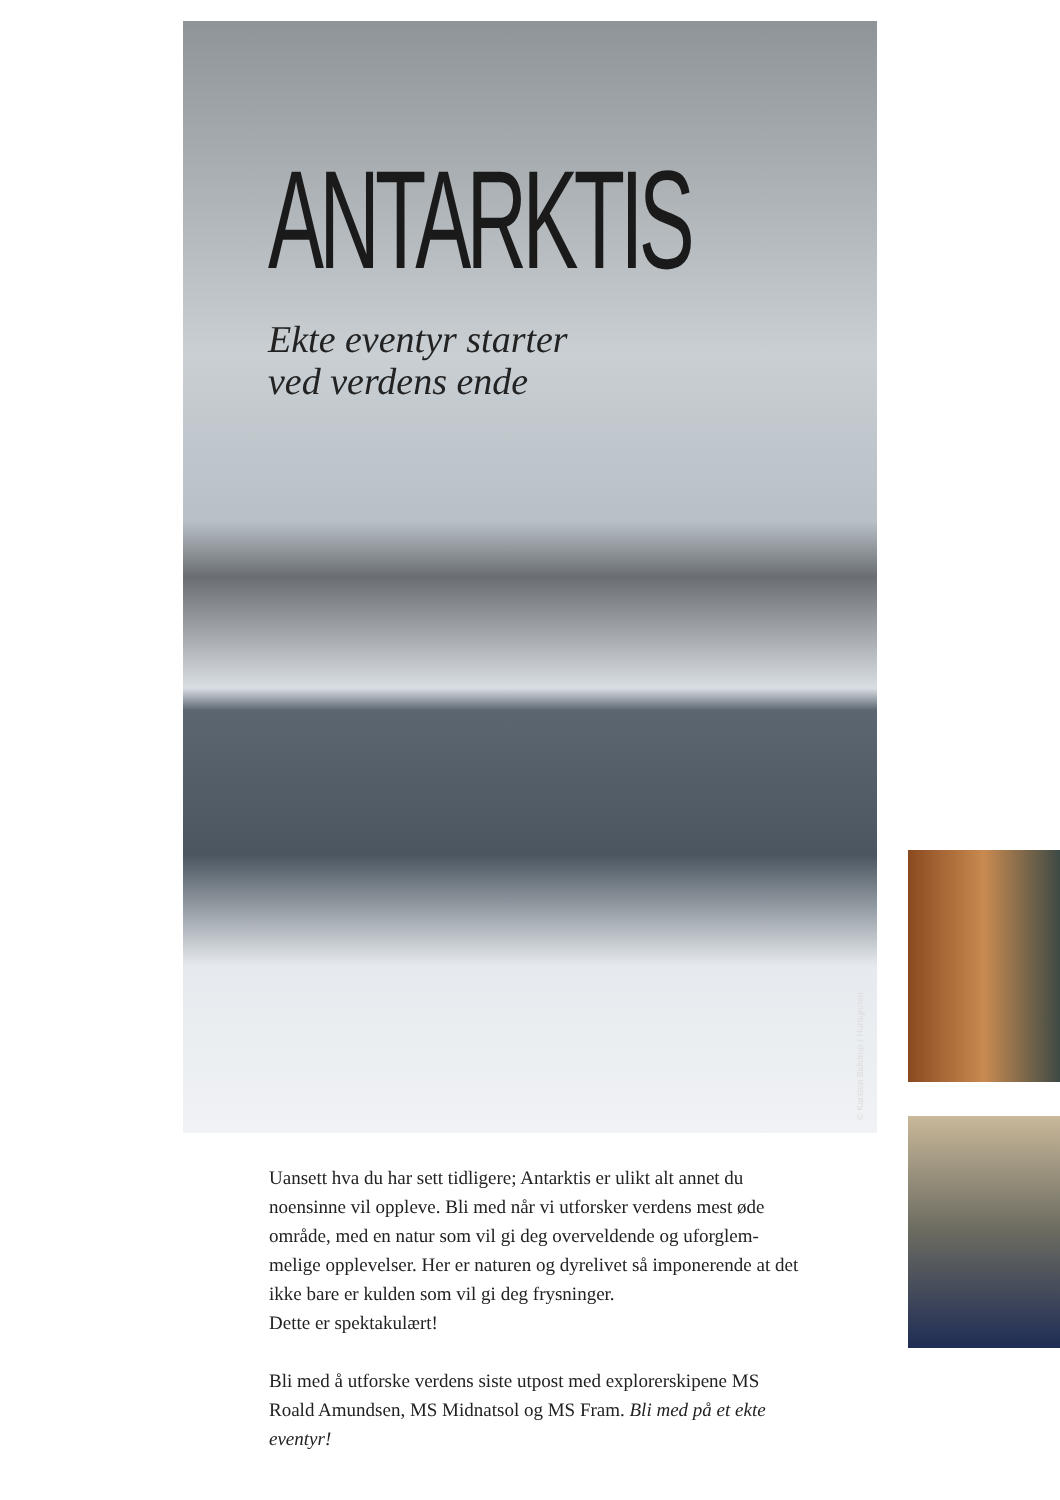ANTARKTIS
Ekte eventyr starter
ved verdens ende
© Karsten Bidstrup / Hurtigruten
Uansett hva du har sett tidligere; Antarktis er ulikt alt annet du noensinne vil oppleve. Bli med når vi utforsker verdens mest øde område, med en natur som vil gi deg overveldende og uforglem­melige opplevelser. Her er naturen og dyrelivet så imponerende at det ikke bare er kulden som vil gi deg frysninger.
Dette er spektakulært!
Bli med å utforske verdens siste utpost med explorerskipene MS Roald Amundsen, MS Midnatsol og MS Fram. Bli med på et ekte eventyr!